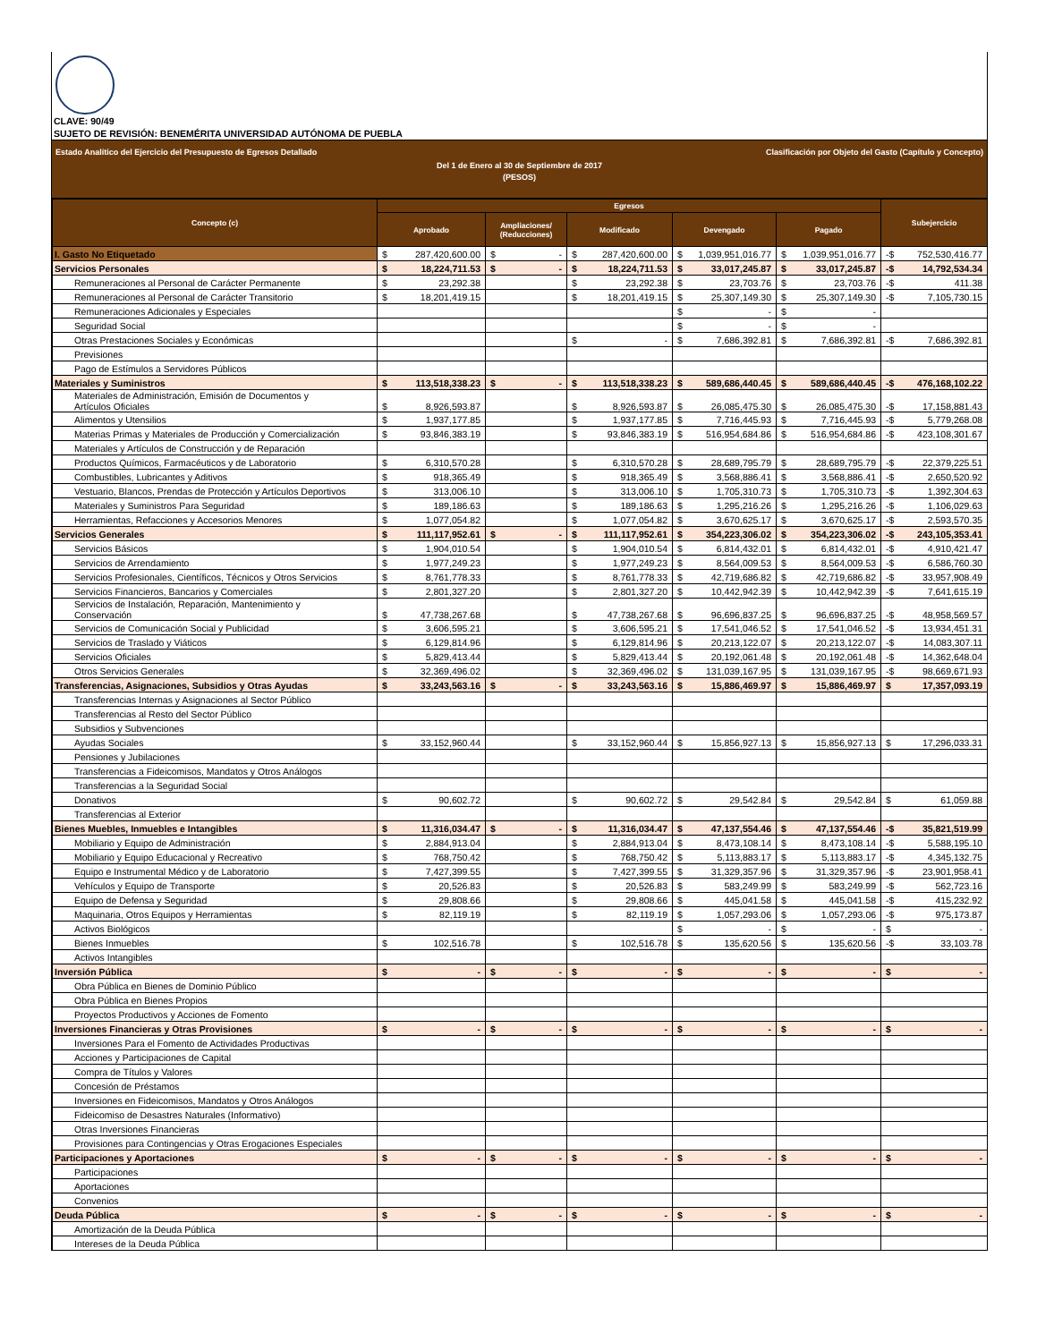CLAVE: 90/49
SUJETO DE REVISIÓN: BENEMÉRITA UNIVERSIDAD AUTÓNOMA DE PUEBLA
Estado Analítico del Ejercicio del Presupuesto de Egresos Detallado Clasificación por Objeto del Gasto (Capítulo y Concepto)
Del 1 de Enero al 30 de Septiembre de 2017
(PESOS)
| Concepto (c) | Egresos | | | | | Subejercicio |
| --- | --- | --- | --- | --- | --- | --- |
| | Aprobado | Ampliaciones/ (Reducciones) | Modificado | Devengado | Pagado | |
| I. Gasto No Etiquetado | $ 287,420,600.00 | $ - | $ 287,420,600.00 | $ 1,039,951,016.77 | $ 1,039,951,016.77 | -$ 752,530,416.77 |
| Servicios Personales | $ 18,224,711.53 | $ - | $ 18,224,711.53 | $ 33,017,245.87 | $ 33,017,245.87 | -$ 14,792,534.34 |
| Remuneraciones al Personal de Carácter Permanente | $ 23,292.38 | | $ 23,292.38 | $ 23,703.76 | $ 23,703.76 | -$ 411.38 |
| Remuneraciones al Personal de Carácter Transitorio | $ 18,201,419.15 | | $ 18,201,419.15 | $ 25,307,149.30 | $ 25,307,149.30 | -$ 7,105,730.15 |
| Remuneraciones Adicionales y Especiales | | | | $ - | $ - | |
| Seguridad Social | | | | $ - | $ - | |
| Otras Prestaciones Sociales y Económicas | | | $ - | $ 7,686,392.81 | $ 7,686,392.81 | -$ 7,686,392.81 |
| Previsiones | | | | | | |
| Pago de Estímulos a Servidores Públicos | | | | | | |
| Materiales y Suministros | $ 113,518,338.23 | $ - | $ 113,518,338.23 | $ 589,686,440.45 | $ 589,686,440.45 | -$ 476,168,102.22 |
| Materiales de Administración, Emisión de Documentos y Artículos Oficiales | $ 8,926,593.87 | | $ 8,926,593.87 | $ 26,085,475.30 | $ 26,085,475.30 | -$ 17,158,881.43 |
| Alimentos y Utensilios | $ 1,937,177.85 | | $ 1,937,177.85 | $ 7,716,445.93 | $ 7,716,445.93 | -$ 5,779,268.08 |
| Materias Primas y Materiales de Producción y Comercialización | $ 93,846,383.19 | | $ 93,846,383.19 | $ 516,954,684.86 | $ 516,954,684.86 | -$ 423,108,301.67 |
| Materiales y Artículos de Construcción y de Reparación | | | | | | |
| Productos Químicos, Farmacéuticos y de Laboratorio | $ 6,310,570.28 | | $ 6,310,570.28 | $ 28,689,795.79 | $ 28,689,795.79 | -$ 22,379,225.51 |
| Combustibles, Lubricantes y Aditivos | $ 918,365.49 | | $ 918,365.49 | $ 3,568,886.41 | $ 3,568,886.41 | -$ 2,650,520.92 |
| Vestuario, Blancos, Prendas de Protección y Artículos Deportivos | $ 313,006.10 | | $ 313,006.10 | $ 1,705,310.73 | $ 1,705,310.73 | -$ 1,392,304.63 |
| Materiales y Suministros Para Seguridad | $ 189,186.63 | | $ 189,186.63 | $ 1,295,216.26 | $ 1,295,216.26 | -$ 1,106,029.63 |
| Herramientas, Refacciones y Accesorios Menores | $ 1,077,054.82 | | $ 1,077,054.82 | $ 3,670,625.17 | $ 3,670,625.17 | -$ 2,593,570.35 |
| Servicios Generales | $ 111,117,952.61 | $ - | $ 111,117,952.61 | $ 354,223,306.02 | $ 354,223,306.02 | -$ 243,105,353.41 |
| Servicios Básicos | $ 1,904,010.54 | | $ 1,904,010.54 | $ 6,814,432.01 | $ 6,814,432.01 | -$ 4,910,421.47 |
| Servicios de Arrendamiento | $ 1,977,249.23 | | $ 1,977,249.23 | $ 8,564,009.53 | $ 8,564,009.53 | -$ 6,586,760.30 |
| Servicios Profesionales, Científicos, Técnicos y Otros Servicios | $ 8,761,778.33 | | $ 8,761,778.33 | $ 42,719,686.82 | $ 42,719,686.82 | -$ 33,957,908.49 |
| Servicios Financieros, Bancarios y Comerciales | $ 2,801,327.20 | | $ 2,801,327.20 | $ 10,442,942.39 | $ 10,442,942.39 | -$ 7,641,615.19 |
| Servicios de Instalación, Reparación, Mantenimiento y Conservación | $ 47,738,267.68 | | $ 47,738,267.68 | $ 96,696,837.25 | $ 96,696,837.25 | -$ 48,958,569.57 |
| Servicios de Comunicación Social y Publicidad | $ 3,606,595.21 | | $ 3,606,595.21 | $ 17,541,046.52 | $ 17,541,046.52 | -$ 13,934,451.31 |
| Servicios de Traslado y Viáticos | $ 6,129,814.96 | | $ 6,129,814.96 | $ 20,213,122.07 | $ 20,213,122.07 | -$ 14,083,307.11 |
| Servicios Oficiales | $ 5,829,413.44 | | $ 5,829,413.44 | $ 20,192,061.48 | $ 20,192,061.48 | -$ 14,362,648.04 |
| Otros Servicios Generales | $ 32,369,496.02 | | $ 32,369,496.02 | $ 131,039,167.95 | $ 131,039,167.95 | -$ 98,669,671.93 |
| Transferencias, Asignaciones, Subsidios y Otras Ayudas | $ 33,243,563.16 | $ - | $ 33,243,563.16 | $ 15,886,469.97 | $ 15,886,469.97 | $ 17,357,093.19 |
| Transferencias Internas y Asignaciones al Sector Público | | | | | | |
| Transferencias al Resto del Sector Público | | | | | | |
| Subsidios y Subvenciones | | | | | | |
| Ayudas Sociales | $ 33,152,960.44 | | $ 33,152,960.44 | $ 15,856,927.13 | $ 15,856,927.13 | $ 17,296,033.31 |
| Pensiones y Jubilaciones | | | | | | |
| Transferencias a Fideicomisos, Mandatos y Otros Análogos | | | | | | |
| Transferencias a la Seguridad Social | | | | | | |
| Donativos | $ 90,602.72 | | $ 90,602.72 | $ 29,542.84 | $ 29,542.84 | $ 61,059.88 |
| Transferencias al Exterior | | | | | | |
| Bienes Muebles, Inmuebles e Intangibles | $ 11,316,034.47 | $ - | $ 11,316,034.47 | $ 47,137,554.46 | $ 47,137,554.46 | -$ 35,821,519.99 |
| Mobiliario y Equipo de Administración | $ 2,884,913.04 | | $ 2,884,913.04 | $ 8,473,108.14 | $ 8,473,108.14 | -$ 5,588,195.10 |
| Mobiliario y Equipo Educacional y Recreativo | $ 768,750.42 | | $ 768,750.42 | $ 5,113,883.17 | $ 5,113,883.17 | -$ 4,345,132.75 |
| Equipo e Instrumental Médico y de Laboratorio | $ 7,427,399.55 | | $ 7,427,399.55 | $ 31,329,357.96 | $ 31,329,357.96 | -$ 23,901,958.41 |
| Vehículos y Equipo de Transporte | $ 20,526.83 | | $ 20,526.83 | $ 583,249.99 | $ 583,249.99 | -$ 562,723.16 |
| Equipo de Defensa y Seguridad | $ 29,808.66 | | $ 29,808.66 | $ 445,041.58 | $ 445,041.58 | -$ 415,232.92 |
| Maquinaria, Otros Equipos y Herramientas | $ 82,119.19 | | $ 82,119.19 | $ 1,057,293.06 | $ 1,057,293.06 | -$ 975,173.87 |
| Activos Biológicos | | | | $ - | $ - | $ - |
| Bienes Inmuebles | $ 102,516.78 | | $ 102,516.78 | $ 135,620.56 | $ 135,620.56 | -$ 33,103.78 |
| Activos Intangibles | | | | | | |
| Inversión Pública | $ - | $ - | $ - | $ - | $ - | $ - |
| Obra Pública en Bienes de Dominio Público | | | | | | |
| Obra Pública en Bienes Propios | | | | | | |
| Proyectos Productivos y Acciones de Fomento | | | | | | |
| Inversiones Financieras y Otras Provisiones | $ - | $ - | $ - | $ - | $ - | $ - |
| Inversiones Para el Fomento de Actividades Productivas | | | | | | |
| Acciones y Participaciones de Capital | | | | | | |
| Compra de Títulos y Valores | | | | | | |
| Concesión de Préstamos | | | | | | |
| Inversiones en Fideicomisos, Mandatos y Otros Análogos | | | | | | |
| Fideicomiso de Desastres Naturales (Informativo) | | | | | | |
| Otras Inversiones Financieras | | | | | | |
| Provisiones para Contingencias y Otras Erogaciones Especiales | | | | | | |
| Participaciones y Aportaciones | $ - | $ - | $ - | $ - | $ - | $ - |
| Participaciones | | | | | | |
| Aportaciones | | | | | | |
| Convenios | | | | | | |
| Deuda Pública | $ - | $ - | $ - | $ - | $ - | $ - |
| Amortización de la Deuda Pública | | | | | | |
| Intereses de la Deuda Pública | | | | | | |